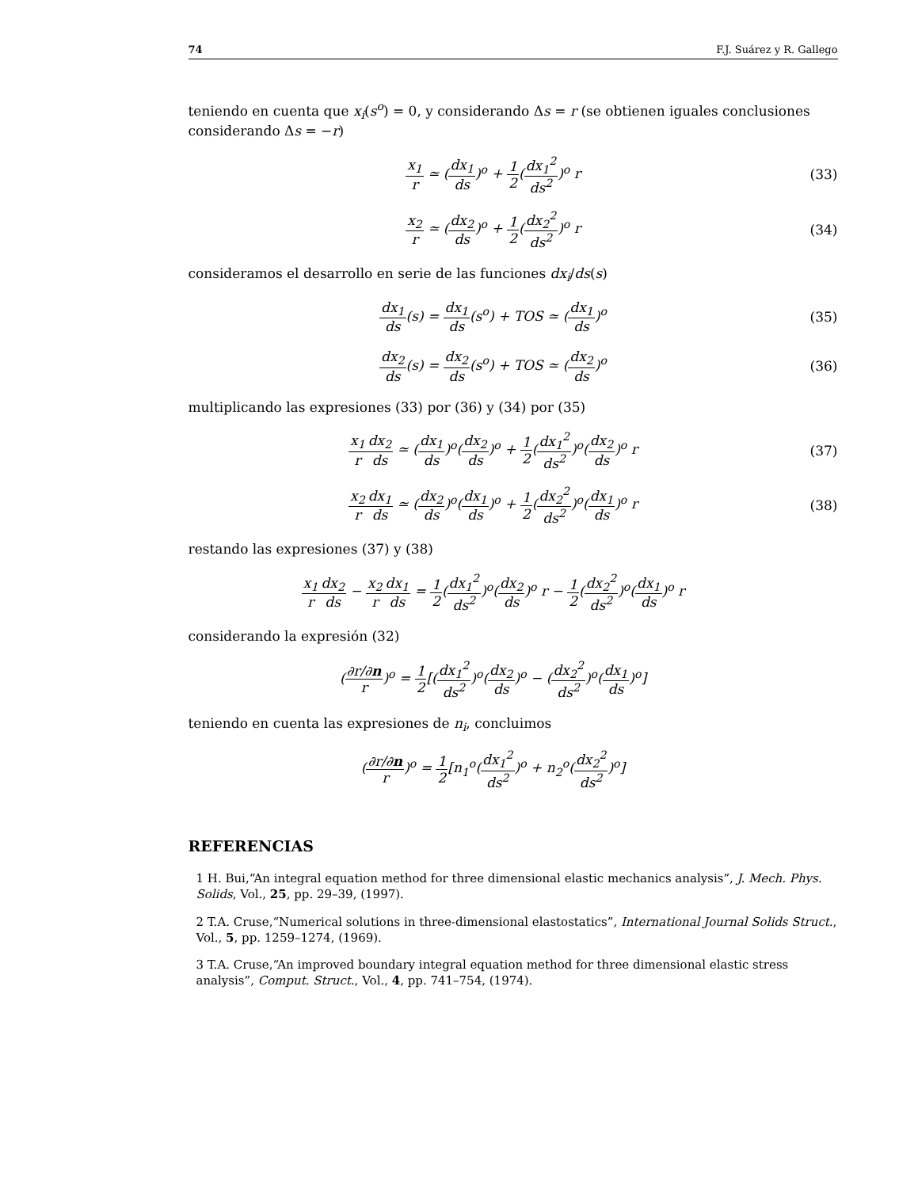74 F.J. Suárez y R. Gallego
teniendo en cuenta que x<sub>i</sub>(s<sup>o</sup>) = 0, y considerando Δs = r (se obtienen iguales conclusiones considerando Δs = −r)
x<sub>1</sub> r ≃ (dx<sub>1</sub> ds)<sup>o</sup> + 1 2(dx<sub>1</sub><sup>2</sup> ds<sup>2</sup>)<sup>o</sup> r
(33)
x<sub>2</sub> r ≃ (dx<sub>2</sub> ds)<sup>o</sup> + 1 2(dx<sub>2</sub><sup>2</sup> ds<sup>2</sup>)<sup>o</sup> r
(34)
consideramos el desarrollo en serie de las funciones dx<sub>i</sub>/ds(s)
dx<sub>1</sub> ds(s) = dx<sub>1</sub> ds(s<sup>o</sup>) + TOS ≃ (dx<sub>1</sub> ds)<sup>o</sup>
(35)
dx<sub>2</sub> ds(s) = dx<sub>2</sub> ds(s<sup>o</sup>) + TOS ≃ (dx<sub>2</sub> ds)<sup>o</sup>
(36)
multiplicando las expresiones (33) por (36) y (34) por (35)
x<sub>1</sub> r dx<sub>2</sub> ds ≃ (dx<sub>1</sub> ds)<sup>o</sup>(dx<sub>2</sub> ds)<sup>o</sup> + 1 2(dx<sub>1</sub><sup>2</sup> ds<sup>2</sup>)<sup>o</sup>(dx<sub>2</sub> ds)<sup>o</sup> r
(37)
x<sub>2</sub> r dx<sub>1</sub> ds ≃ (dx<sub>2</sub> ds)<sup>o</sup>(dx<sub>1</sub> ds)<sup>o</sup> + 1 2(dx<sub>2</sub><sup>2</sup> ds<sup>2</sup>)<sup>o</sup>(dx<sub>1</sub> ds)<sup>o</sup> r
(38)
restando las expresiones (37) y (38)
x<sub>1</sub> r dx<sub>2</sub> ds − x<sub>2</sub> r dx<sub>1</sub> ds = 1 2(dx<sub>1</sub><sup>2</sup> ds<sup>2</sup>)<sup>o</sup>(dx<sub>2</sub> ds)<sup>o</sup> r − 1 2(dx<sub>2</sub><sup>2</sup> ds<sup>2</sup>)<sup>o</sup>(dx<sub>1</sub> ds)<sup>o</sup> r
considerando la expresión (32)
(∂r/∂n r)<sup>o</sup> = 1 2[(dx<sub>1</sub><sup>2</sup> ds<sup>2</sup>)<sup>o</sup>(dx<sub>2</sub> ds)<sup>o</sup> − (dx<sub>2</sub><sup>2</sup> ds<sup>2</sup>)<sup>o</sup>(dx<sub>1</sub> ds)<sup>o</sup>]
teniendo en cuenta las expresiones de n<sub>i</sub>, concluimos
(∂r/∂n r)<sup>o</sup> = 1 2[n<sub>1</sub><sup>o</sup>(dx<sub>1</sub><sup>2</sup> ds<sup>2</sup>)<sup>o</sup> + n<sub>2</sub><sup>o</sup>(dx<sub>2</sub><sup>2</sup> ds<sup>2</sup>)<sup>o</sup>]
REFERENCIAS
1 H. Bui,“An integral equation method for three dimensional elastic mechanics analysis”, J. Mech. Phys. Solids, Vol., 25, pp. 29–39, (1997).
2 T.A. Cruse,“Numerical solutions in three-dimensional elastostatics”, International Journal Solids Struct., Vol., 5, pp. 1259–1274, (1969).
3 T.A. Cruse,“An improved boundary integral equation method for three dimensional elastic stress analysis”, Comput. Struct., Vol., 4, pp. 741–754, (1974).